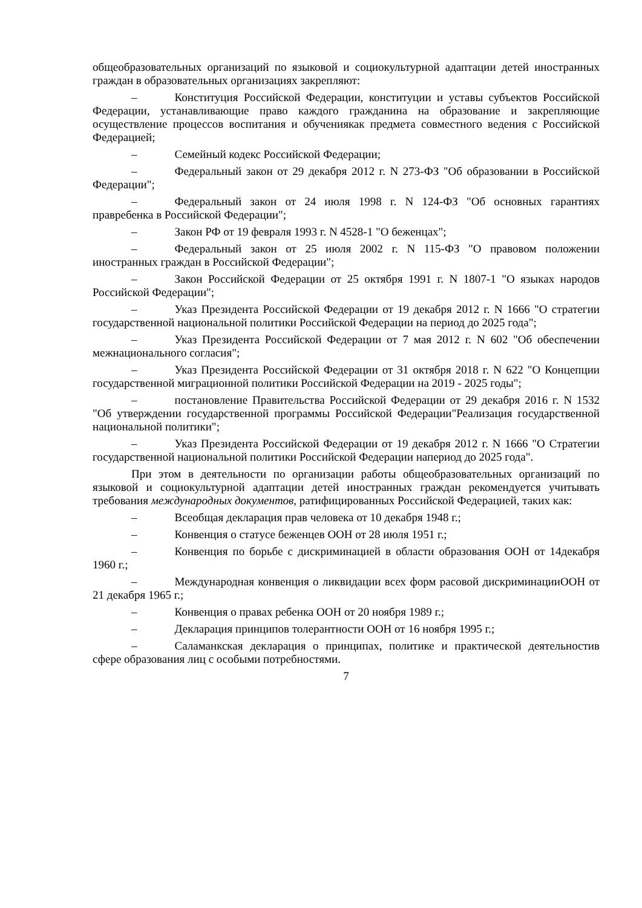общеобразовательных организаций по языковой и социокультурной адаптации детей иностранных граждан в образовательных организациях закрепляют:
– Конституция Российской Федерации, конституции и уставы субъектов Российской Федерации, устанавливающие право каждого гражданина на образование и закрепляющие осуществление процессов воспитания и обучениякак предмета совместного ведения с Российской Федерацией;
– Семейный кодекс Российской Федерации;
– Федеральный закон от 29 декабря 2012 г. N 273-ФЗ "Об образовании в Российской Федерации";
– Федеральный закон от 24 июля 1998 г. N 124-ФЗ "Об основных гарантиях правребенка в Российской Федерации";
– Закон РФ от 19 февраля 1993 г. N 4528-1 "О беженцах";
– Федеральный закон от 25 июля 2002 г. N 115-ФЗ "О правовом положении иностранных граждан в Российской Федерации";
– Закон Российской Федерации от 25 октября 1991 г. N 1807-1 "О языках народов Российской Федерации";
– Указ Президента Российской Федерации от 19 декабря 2012 г. N 1666 "О стратегии государственной национальной политики Российской Федерации на период до 2025 года";
– Указ Президента Российской Федерации от 7 мая 2012 г. N 602 "Об обеспечении межнационального согласия";
– Указ Президента Российской Федерации от 31 октября 2018 г. N 622 "О Концепции государственной миграционной политики Российской Федерации на 2019 - 2025 годы";
– постановление Правительства Российской Федерации от 29 декабря 2016 г. N 1532 "Об утверждении государственной программы Российской Федерации"Реализация государственной национальной политики";
– Указ Президента Российской Федерации от 19 декабря 2012 г. N 1666 "О Стратегии государственной национальной политики Российской Федерации напериод до 2025 года".
При этом в деятельности по организации работы общеобразовательных организаций по языковой и социокультурной адаптации детей иностранных граждан рекомендуется учитывать требования международных документов, ратифицированных Российской Федерацией, таких как:
– Всеобщая декларация прав человека от 10 декабря 1948 г.;
– Конвенция о статусе беженцев ООН от 28 июля 1951 г.;
– Конвенция по борьбе с дискриминацией в области образования ООН от 14декабря 1960 г.;
– Международная конвенция о ликвидации всех форм расовой дискриминацииООН от 21 декабря 1965 г.;
– Конвенция о правах ребенка ООН от 20 ноября 1989 г.;
– Декларация принципов толерантности ООН от 16 ноября 1995 г.;
– Саламанкская декларация о принципах, политике и практической деятельностив сфере образования лиц с особыми потребностями.
7